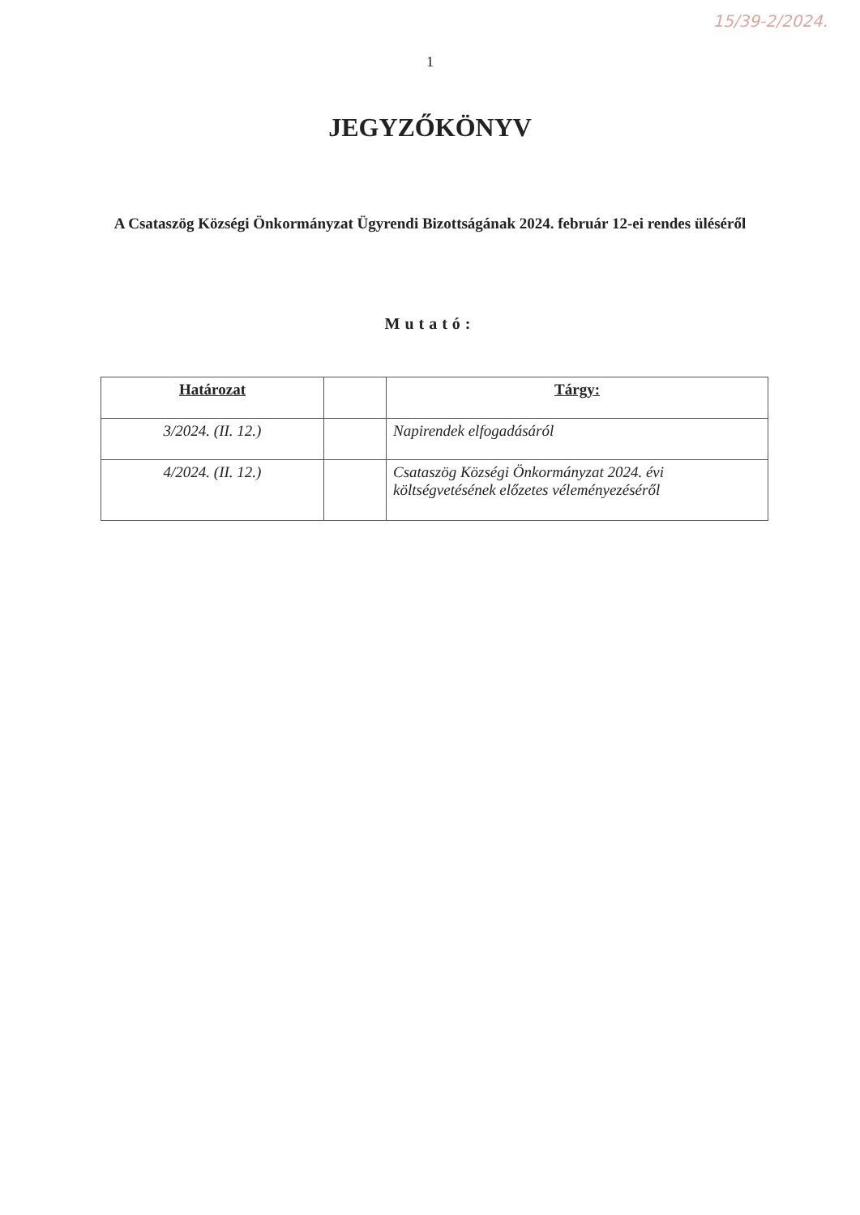15/39-2/2024.
1
JEGYZŐKÖNYV
A Csataszög Községi Önkormányzat Ügyrendi Bizottságának 2024. február 12-ei rendes üléséről
Mutató:
| Határozat | | Tárgy: |
| --- | --- | --- |
| 3/2024. (II. 12.) | | Napirendek elfogadásáról |
| 4/2024. (II. 12.) | | Csataszög Községi Önkormányzat 2024. évi költségvetésének előzetes véleményezéséről |